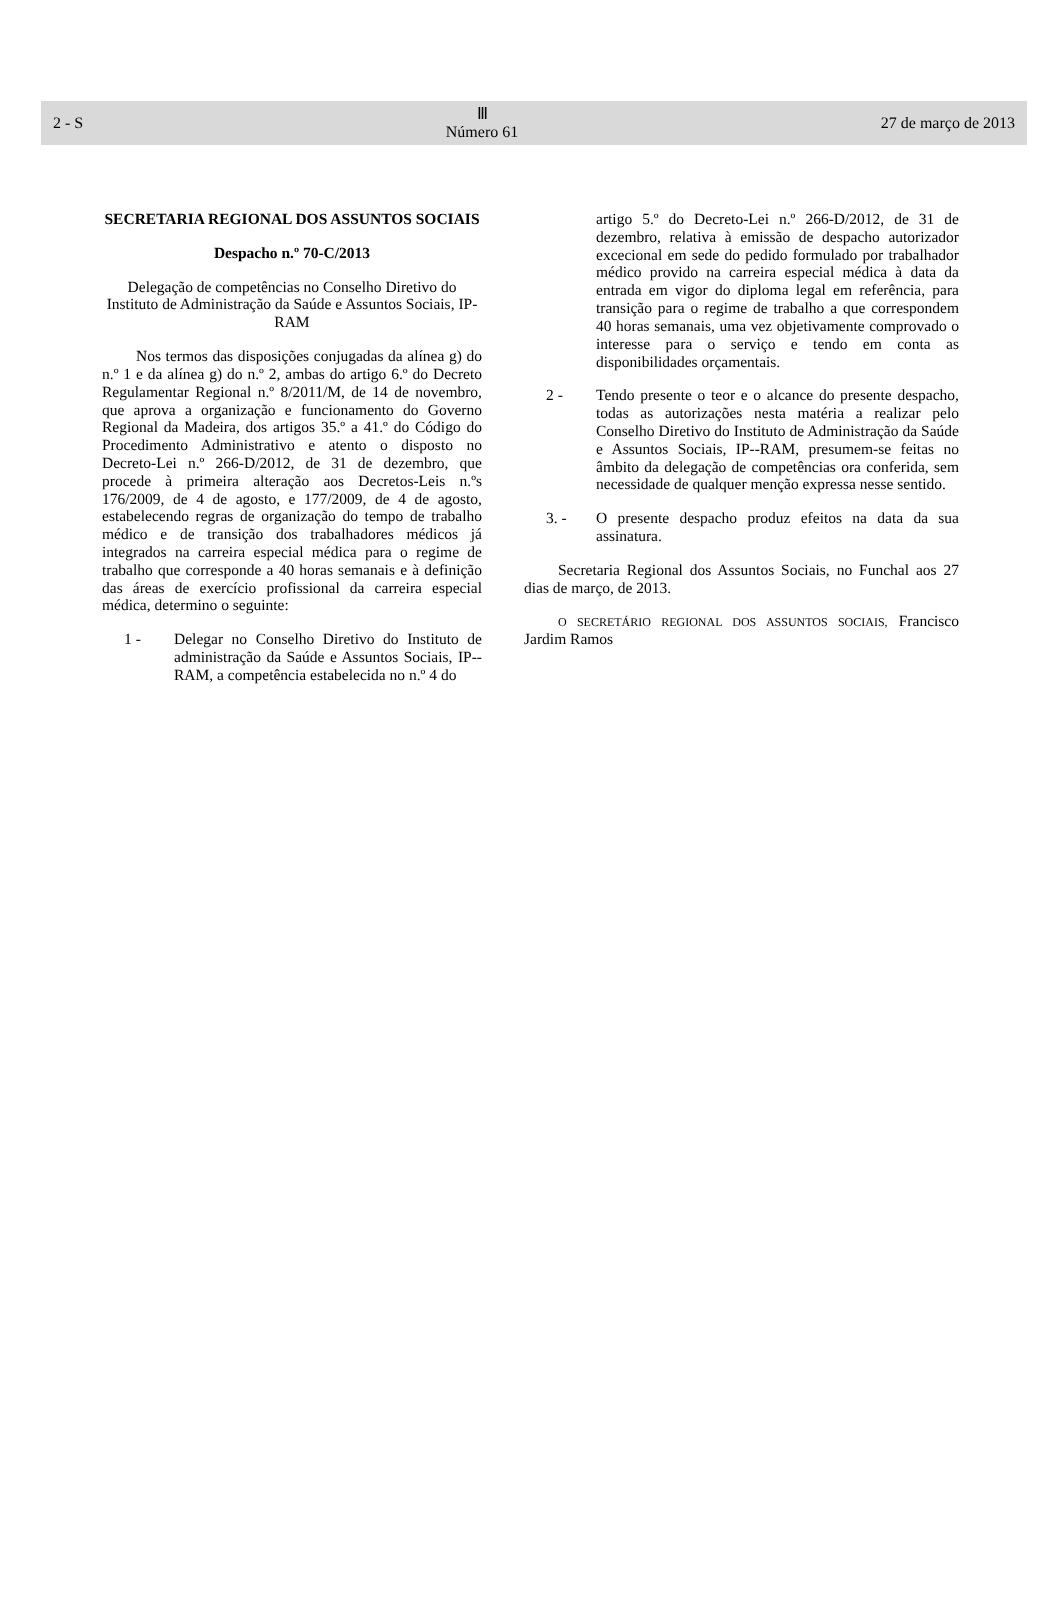2 - S
Ⅲ
Número 61
27 de março de 2013
SECRETARIA REGIONAL DOS ASSUNTOS SOCIAIS
Despacho n.º 70-C/2013
Delegação de competências no Conselho Diretivo do Instituto de Administração da Saúde e Assuntos Sociais, IP-RAM
Nos termos das disposições conjugadas da alínea g) do n.º 1 e da alínea g) do n.º 2, ambas do artigo 6.º do Decreto Regulamentar Regional n.º 8/2011/M, de 14 de novembro, que aprova a organização e funcionamento do Governo Regional da Madeira, dos artigos 35.º a 41.º do Código do Procedimento Administrativo e atento o disposto no Decreto-Lei n.º 266-D/2012, de 31 de dezembro, que procede à primeira alteração aos Decretos-Leis n.ºs 176/2009, de 4 de agosto, e 177/2009, de 4 de agosto, estabelecendo regras de organização do tempo de trabalho médico e de transição dos trabalhadores médicos já integrados na carreira especial médica para o regime de trabalho que corresponde a 40 horas semanais e à definição das áreas de exercício profissional da carreira especial médica, determino o seguinte:
1 - Delegar no Conselho Diretivo do Instituto de administração da Saúde e Assuntos Sociais, IP--RAM, a competência estabelecida no n.º 4 do
artigo 5.º do Decreto-Lei n.º 266-D/2012, de 31 de dezembro, relativa à emissão de despacho autorizador excecional em sede do pedido formulado por trabalhador médico provido na carreira especial médica à data da entrada em vigor do diploma legal em referência, para transição para o regime de trabalho a que correspondem 40 horas semanais, uma vez objetivamente comprovado o interesse para o serviço e tendo em conta as disponibilidades orçamentais.
2 - Tendo presente o teor e o alcance do presente despacho, todas as autorizações nesta matéria a realizar pelo Conselho Diretivo do Instituto de Administração da Saúde e Assuntos Sociais, IP--RAM, presumem-se feitas no âmbito da delegação de competências ora conferida, sem necessidade de qualquer menção expressa nesse sentido.
3. - O presente despacho produz efeitos na data da sua assinatura.
Secretaria Regional dos Assuntos Sociais, no Funchal aos 27 dias de março, de 2013.
O SECRETÁRIO REGIONAL DOS ASSUNTOS SOCIAIS, Francisco Jardim Ramos